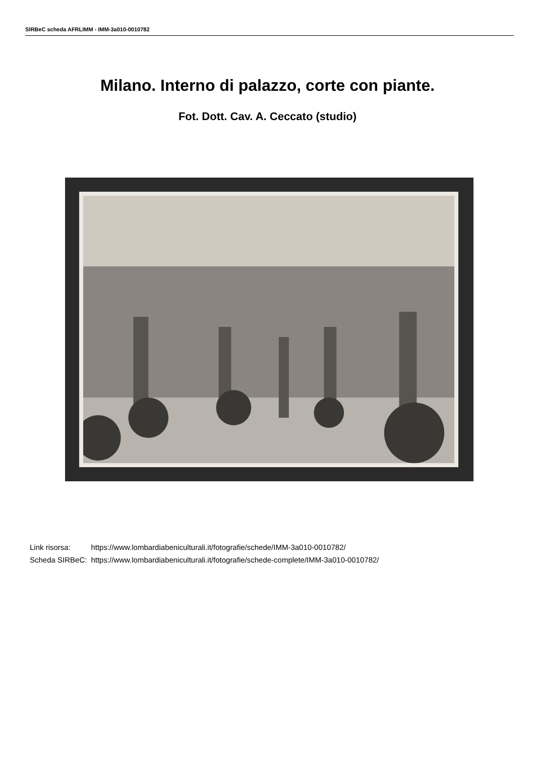SIRBeC scheda AFRLIMM - IMM-3a010-0010782
Milano. Interno di palazzo, corte con piante.
Fot. Dott. Cav. A. Ceccato (studio)
| Link risorsa: | https://www.lombardiabeniculturali.it/fotografie/schede/IMM-3a010-0010782/ |
| Scheda SIRBeC: | https://www.lombardiabeniculturali.it/fotografie/schede-complete/IMM-3a010-0010782/ |